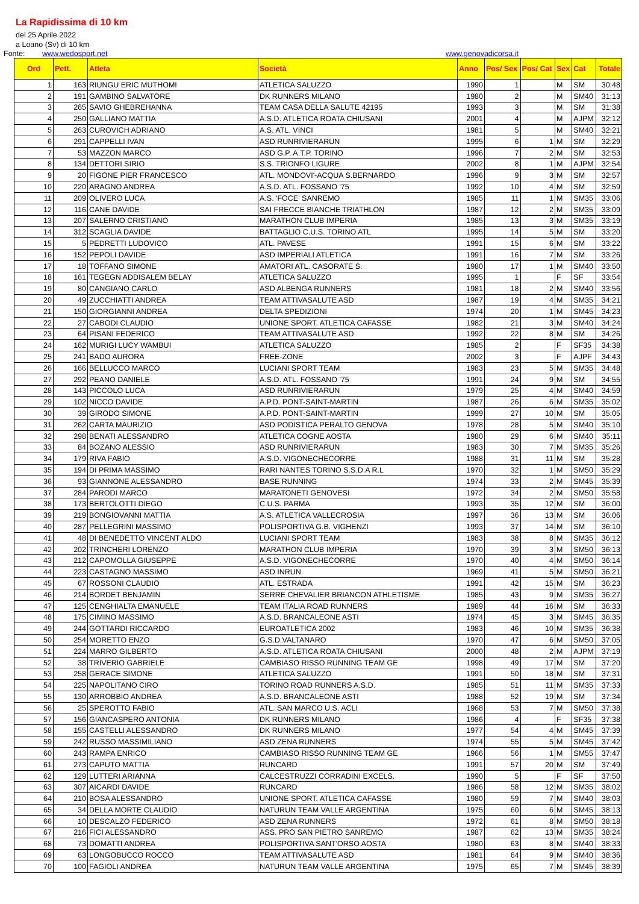La Rapidissima di 10 km
del 25 Aprile 2022
a Loano (Sv) di 10 km
Fonte: www.wedosport.net www.genovadicorsa.it
| Ord | Pett. | Atleta | Società | Anno | Pos/ Sex | Pos/ Cat | Sex | Cat | Totale |
| --- | --- | --- | --- | --- | --- | --- | --- | --- | --- |
| 1 | 163 | RIUNGU ERIC MUTHOMI | ATLETICA SALUZZO | 1990 | 1 | | M | SM | 30:48 |
| 2 | 191 | GAMBINO SALVATORE | DK RUNNERS MILANO | 1980 | 2 | | M | SM40 | 31:13 |
| 3 | 265 | SAVIO GHEBREHANNA | TEAM CASA DELLA SALUTE 42195 | 1993 | 3 | | M | SM | 31:38 |
| 4 | 250 | GALLIANO MATTIA | A.S.D. ATLETICA ROATA CHIUSANI | 2001 | 4 | | M | AJPM | 32:12 |
| 5 | 263 | CUROVICH ADRIANO | A.S. ATL. VINCI | 1981 | 5 | | M | SM40 | 32:21 |
| 6 | 291 | CAPPELLI IVAN | ASD RUNRIVIERARUN | 1995 | 6 | 1 | M | SM | 32:29 |
| 7 | 53 | MAZZON MARCO | ASD G.P. A.T.P. TORINO | 1996 | 7 | 2 | M | SM | 32:53 |
| 8 | 134 | DETTORI SIRIO | S.S. TRIONFO LIGURE | 2002 | 8 | 1 | M | AJPM | 32:54 |
| 9 | 20 | FIGONE PIER FRANCESCO | ATL. MONDOVI'-ACQUA S.BERNARDO | 1996 | 9 | 3 | M | SM | 32:57 |
| 10 | 220 | ARAGNO ANDREA | A.S.D. ATL. FOSSANO '75 | 1992 | 10 | 4 | M | SM | 32:59 |
| 11 | 209 | OLIVERO LUCA | A.S. 'FOCE' SANREMO | 1985 | 11 | 1 | M | SM35 | 33:06 |
| 12 | 116 | CANE DAVIDE | SAI FRECCE BIANCHE TRIATHLON | 1987 | 12 | 2 | M | SM35 | 33:09 |
| 13 | 207 | SALERNO CRISTIANO | MARATHON CLUB IMPERIA | 1985 | 13 | 3 | M | SM35 | 33:19 |
| 14 | 312 | SCAGLIA DAVIDE | BATTAGLIO C.U.S. TORINO ATL | 1995 | 14 | 5 | M | SM | 33:20 |
| 15 | 5 | PEDRETTI LUDOVICO | ATL. PAVESE | 1991 | 15 | 6 | M | SM | 33:22 |
| 16 | 152 | PEPOLI DAVIDE | ASD IMPERIALI ATLETICA | 1991 | 16 | 7 | M | SM | 33:26 |
| 17 | 18 | TOFFANO SIMONE | AMATORI ATL. CASORATE S. | 1980 | 17 | 1 | M | SM40 | 33:50 |
| 18 | 161 | TEGEGN ADDISALEM BELAY | ATLETICA SALUZZO | 1995 | 1 | | F | SF | 33:54 |
| 19 | 80 | CANGIANO CARLO | ASD ALBENGA RUNNERS | 1981 | 18 | 2 | M | SM40 | 33:56 |
| 20 | 49 | ZUCCHIATTI ANDREA | TEAM ATTIVASALUTE ASD | 1987 | 19 | 4 | M | SM35 | 34:21 |
| 21 | 150 | GIORGIANNI ANDREA | DELTA SPEDIZIONI | 1974 | 20 | 1 | M | SM45 | 34:23 |
| 22 | 27 | CABODI CLAUDIO | UNIONE SPORT. ATLETICA CAFASSE | 1982 | 21 | 3 | M | SM40 | 34:24 |
| 23 | 64 | PISANI FEDERICO | TEAM ATTIVASALUTE ASD | 1992 | 22 | 8 | M | SM | 34:26 |
| 24 | 162 | MURIGI LUCY WAMBUI | ATLETICA SALUZZO | 1985 | 2 | | F | SF35 | 34:38 |
| 25 | 241 | BADO AURORA | FREE-ZONE | 2002 | 3 | | F | AJPF | 34:43 |
| 26 | 166 | BELLUCCO MARCO | LUCIANI SPORT TEAM | 1983 | 23 | 5 | M | SM35 | 34:48 |
| 27 | 292 | PEANO DANIELE | A.S.D. ATL. FOSSANO '75 | 1991 | 24 | 9 | M | SM | 34:55 |
| 28 | 143 | PICCOLO LUCA | ASD RUNRIVIERARUN | 1979 | 25 | 4 | M | SM40 | 34:59 |
| 29 | 102 | NICCO DAVIDE | A.P.D. PONT-SAINT-MARTIN | 1987 | 26 | 6 | M | SM35 | 35:02 |
| 30 | 39 | GIRODO SIMONE | A.P.D. PONT-SAINT-MARTIN | 1999 | 27 | 10 | M | SM | 35:05 |
| 31 | 262 | CARTA MAURIZIO | ASD PODISTICA PERALTO GENOVA | 1978 | 28 | 5 | M | SM40 | 35:10 |
| 32 | 298 | BENATI ALESSANDRO | ATLETICA COGNE AOSTA | 1980 | 29 | 6 | M | SM40 | 35:11 |
| 33 | 84 | BOZANO ALESSIO | ASD RUNRIVIERARUN | 1983 | 30 | 7 | M | SM35 | 35:26 |
| 34 | 179 | RIVA FABIO | A.S.D. VIGONECHECORRE | 1988 | 31 | 11 | M | SM | 35:28 |
| 35 | 194 | DI PRIMA MASSIMO | RARI NANTES TORINO S.S.D.A R.L | 1970 | 32 | 1 | M | SM50 | 35:29 |
| 36 | 93 | GIANNONE ALESSANDRO | BASE RUNNING | 1974 | 33 | 2 | M | SM45 | 35:39 |
| 37 | 284 | PARODI MARCO | MARATONETI GENOVESI | 1972 | 34 | 2 | M | SM50 | 35:58 |
| 38 | 173 | BERTOLOTTI DIEGO | C.U.S. PARMA | 1993 | 35 | 12 | M | SM | 36:00 |
| 39 | 219 | BONGIOVANNI MATTIA | A.S. ATLETICA VALLECROSIA | 1997 | 36 | 13 | M | SM | 36:06 |
| 40 | 287 | PELLEGRINI MASSIMO | POLISPORTIVA G.B. VIGHENZI | 1993 | 37 | 14 | M | SM | 36:10 |
| 41 | 48 | DI BENEDETTO VINCENT ALDO | LUCIANI SPORT TEAM | 1983 | 38 | 8 | M | SM35 | 36:12 |
| 42 | 202 | TRINCHERI LORENZO | MARATHON CLUB IMPERIA | 1970 | 39 | 3 | M | SM50 | 36:13 |
| 43 | 212 | CAPOMOLLA GIUSEPPE | A.S.D. VIGONECHECORRE | 1970 | 40 | 4 | M | SM50 | 36:14 |
| 44 | 223 | CASTAGNO MASSIMO | ASD INRUN | 1969 | 41 | 5 | M | SM50 | 36:21 |
| 45 | 67 | ROSSONI CLAUDIO | ATL. ESTRADA | 1991 | 42 | 15 | M | SM | 36:23 |
| 46 | 214 | BORDET BENJAMIN | SERRE CHEVALIER BRIANCON ATHLETISME | 1985 | 43 | 9 | M | SM35 | 36:27 |
| 47 | 125 | CENGHIALTA EMANUELE | TEAM ITALIA ROAD RUNNERS | 1989 | 44 | 16 | M | SM | 36:33 |
| 48 | 175 | CIMINO MASSIMO | A.S.D. BRANCALEONE ASTI | 1974 | 45 | 3 | M | SM45 | 36:35 |
| 49 | 244 | GOTTARDI RICCARDO | EUROATLETICA 2002 | 1983 | 46 | 10 | M | SM35 | 36:38 |
| 50 | 254 | MORETTO ENZO | G.S.D.VALTANARO | 1970 | 47 | 6 | M | SM50 | 37:05 |
| 51 | 224 | MARRO GILBERTO | A.S.D. ATLETICA ROATA CHIUSANI | 2000 | 48 | 2 | M | AJPM | 37:19 |
| 52 | 38 | TRIVERIO GABRIELE | CAMBIASO RISSO RUNNING TEAM GE | 1998 | 49 | 17 | M | SM | 37:20 |
| 53 | 258 | GERACE SIMONE | ATLETICA SALUZZO | 1991 | 50 | 18 | M | SM | 37:31 |
| 54 | 225 | NAPOLITANO CIRO | TORINO ROAD RUNNERS A.S.D. | 1985 | 51 | 11 | M | SM35 | 37:33 |
| 55 | 130 | ARROBBIO ANDREA | A.S.D. BRANCALEONE ASTI | 1988 | 52 | 19 | M | SM | 37:34 |
| 56 | 25 | SPEROTTO FABIO | ATL. SAN MARCO U.S. ACLI | 1968 | 53 | 7 | M | SM50 | 37:38 |
| 57 | 156 | GIANCASPERO ANTONIA | DK RUNNERS MILANO | 1986 | 4 | | F | SF35 | 37:38 |
| 58 | 155 | CASTELLI ALESSANDRO | DK RUNNERS MILANO | 1977 | 54 | 4 | M | SM45 | 37:39 |
| 59 | 242 | RUSSO MASSIMILIANO | ASD ZENA RUNNERS | 1974 | 55 | 5 | M | SM45 | 37:42 |
| 60 | 243 | RAMPA ENRICO | CAMBIASO RISSO RUNNING TEAM GE | 1966 | 56 | 1 | M | SM55 | 37:47 |
| 61 | 273 | CAPUTO MATTIA | RUNCARD | 1991 | 57 | 20 | M | SM | 37:49 |
| 62 | 129 | LUTTERI ARIANNA | CALCESTRUZZI CORRADINI EXCELS. | 1990 | 5 | | F | SF | 37:50 |
| 63 | 307 | AICARDI DAVIDE | RUNCARD | 1986 | 58 | 12 | M | SM35 | 38:02 |
| 64 | 210 | BOSA ALESSANDRO | UNIONE SPORT. ATLETICA CAFASSE | 1980 | 59 | 7 | M | SM40 | 38:03 |
| 65 | 34 | DELLA MORTE CLAUDIO | NATURUN TEAM VALLE ARGENTINA | 1975 | 60 | 6 | M | SM45 | 38:13 |
| 66 | 10 | DESCALZO FEDERICO | ASD ZENA RUNNERS | 1972 | 61 | 8 | M | SM50 | 38:18 |
| 67 | 216 | FICI ALESSANDRO | ASS. PRO SAN PIETRO SANREMO | 1987 | 62 | 13 | M | SM35 | 38:24 |
| 68 | 73 | DOMATTI ANDREA | POLISPORTIVA SANT'ORSO AOSTA | 1980 | 63 | 8 | M | SM40 | 38:33 |
| 69 | 63 | LONGOBUCCO ROCCO | TEAM ATTIVASALUTE ASD | 1981 | 64 | 9 | M | SM40 | 38:36 |
| 70 | 100 | FAGIOLI ANDREA | NATURUN TEAM VALLE ARGENTINA | 1975 | 65 | 7 | M | SM45 | 38:39 |